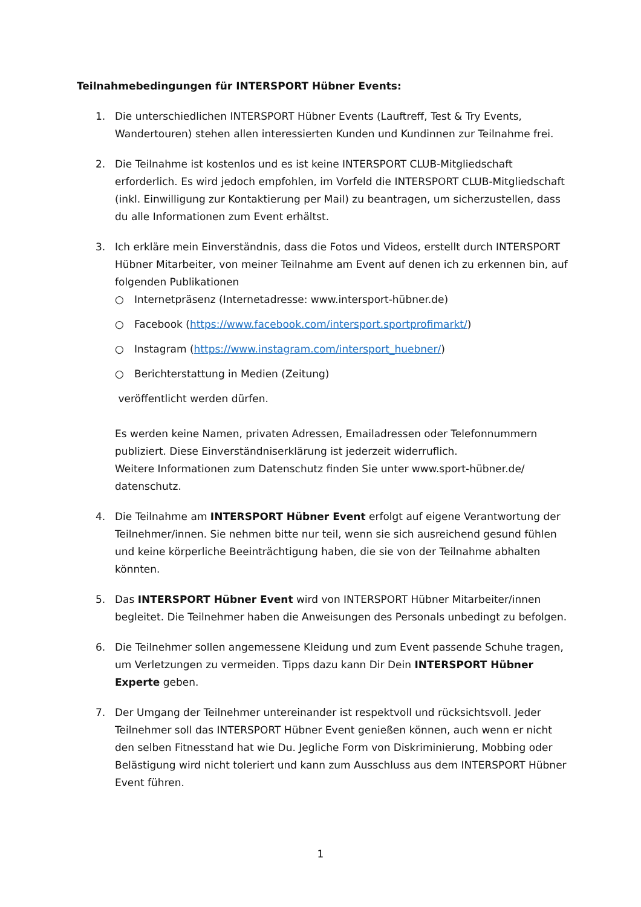Teilnahmebedingungen für INTERSPORT Hübner Events:
1. Die unterschiedlichen INTERSPORT Hübner Events (Lauftreff, Test & Try Events, Wandertouren) stehen allen interessierten Kunden und Kundinnen zur Teilnahme frei.
2. Die Teilnahme ist kostenlos und es ist keine INTERSPORT CLUB-Mitgliedschaft erforderlich. Es wird jedoch empfohlen, im Vorfeld die INTERSPORT CLUB-Mitgliedschaft (inkl. Einwilligung zur Kontaktierung per Mail) zu beantragen, um sicherzustellen, dass du alle Informationen zum Event erhältst.
3. Ich erkläre mein Einverständnis, dass die Fotos und Videos, erstellt durch INTERSPORT Hübner Mitarbeiter, von meiner Teilnahme am Event auf denen ich zu erkennen bin, auf folgenden Publikationen
○ Internetpräsenz (Internetadresse: www.intersport-hübner.de)
○ Facebook (https://www.facebook.com/intersport.sportprofimarkt/)
○ Instagram (https://www.instagram.com/intersport_huebner/)
○ Berichterstattung in Medien (Zeitung)
veröffentlicht werden dürfen.
Es werden keine Namen, privaten Adressen, Emailadressen oder Telefonnummern publiziert. Diese Einverständniserklärung ist jederzeit widerruflich.
Weitere Informationen zum Datenschutz finden Sie unter www.sport-hübner.de/ datenschutz.
4. Die Teilnahme am INTERSPORT Hübner Event erfolgt auf eigene Verantwortung der Teilnehmer/innen. Sie nehmen bitte nur teil, wenn sie sich ausreichend gesund fühlen und keine körperliche Beeinträchtigung haben, die sie von der Teilnahme abhalten könnten.
5. Das INTERSPORT Hübner Event wird von INTERSPORT Hübner Mitarbeiter/innen begleitet. Die Teilnehmer haben die Anweisungen des Personals unbedingt zu befolgen.
6. Die Teilnehmer sollen angemessene Kleidung und zum Event passende Schuhe tragen, um Verletzungen zu vermeiden. Tipps dazu kann Dir Dein INTERSPORT Hübner Experte geben.
7. Der Umgang der Teilnehmer untereinander ist respektvoll und rücksichtsvoll. Jeder Teilnehmer soll das INTERSPORT Hübner Event genießen können, auch wenn er nicht den selben Fitnesstand hat wie Du. Jegliche Form von Diskriminierung, Mobbing oder Belästigung wird nicht toleriert und kann zum Ausschluss aus dem INTERSPORT Hübner Event führen.
1